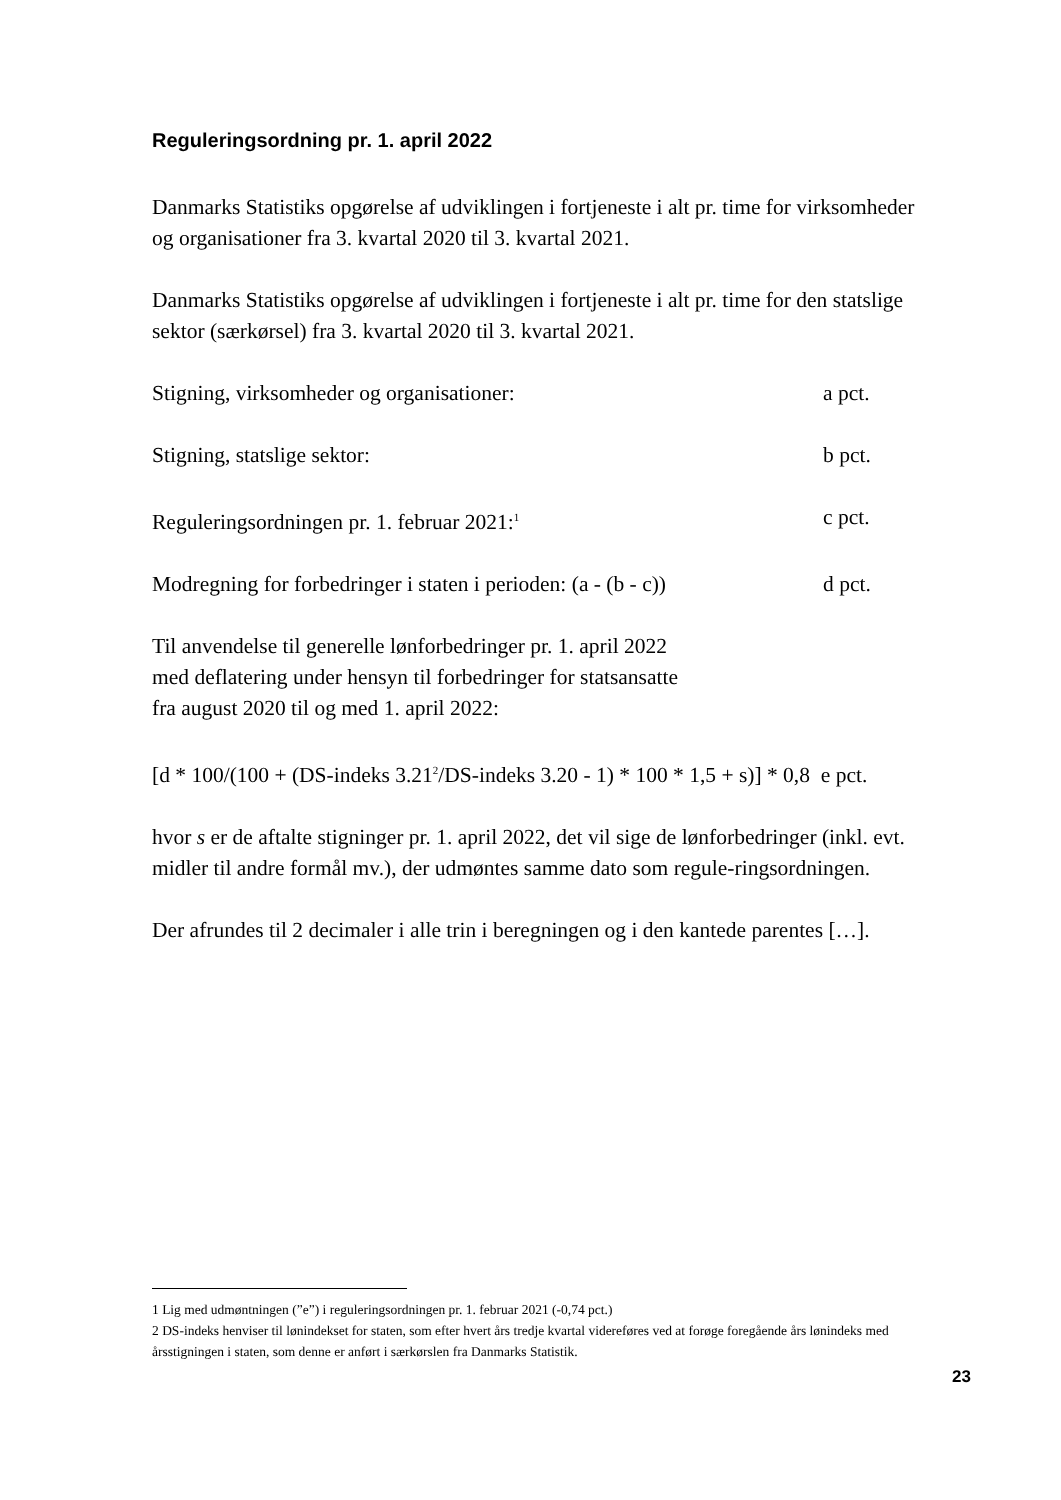Reguleringsordning pr. 1. april 2022
Danmarks Statistiks opgørelse af udviklingen i fortjeneste i alt pr. time for virksomheder og organisationer fra 3. kvartal 2020 til 3. kvartal 2021.
Danmarks Statistiks opgørelse af udviklingen i fortjeneste i alt pr. time for den statslige sektor (særkørsel) fra 3. kvartal 2020 til 3. kvartal 2021.
Stigning, virksomheder og organisationer: a pct.
Stigning, statslige sektor: b pct.
Reguleringsordningen pr. 1. februar 2021:<sup>1</sup> c pct.
Modregning for forbedringer i staten i perioden: (a - (b - c)) d pct.
Til anvendelse til generelle lønforbedringer pr. 1. april 2022
med deflatering under hensyn til forbedringer for statsansatte
fra august 2020 til og med 1. april 2022:
[d * 100/(100 + (DS-indeks 3.21<sup>2</sup>/DS-indeks 3.20 - 1) * 100 * 1,5 + s)] * 0,8 e pct.
hvor s er de aftalte stigninger pr. 1. april 2022, det vil sige de lønforbedringer (inkl. evt. midler til andre formål mv.), der udmøntes samme dato som regule-ringsordningen.
Der afrundes til 2 decimaler i alle trin i beregningen og i den kantede parentes […].
1 Lig med udmøntningen (”e”) i reguleringsordningen pr. 1. februar 2021 (-0,74 pct.)
2 DS-indeks henviser til lønindekset for staten, som efter hvert års tredje kvartal videreføres ved at forøge foregående års lønindeks med årsstigningen i staten, som denne er anført i særkørslen fra Danmarks Statistik.
23